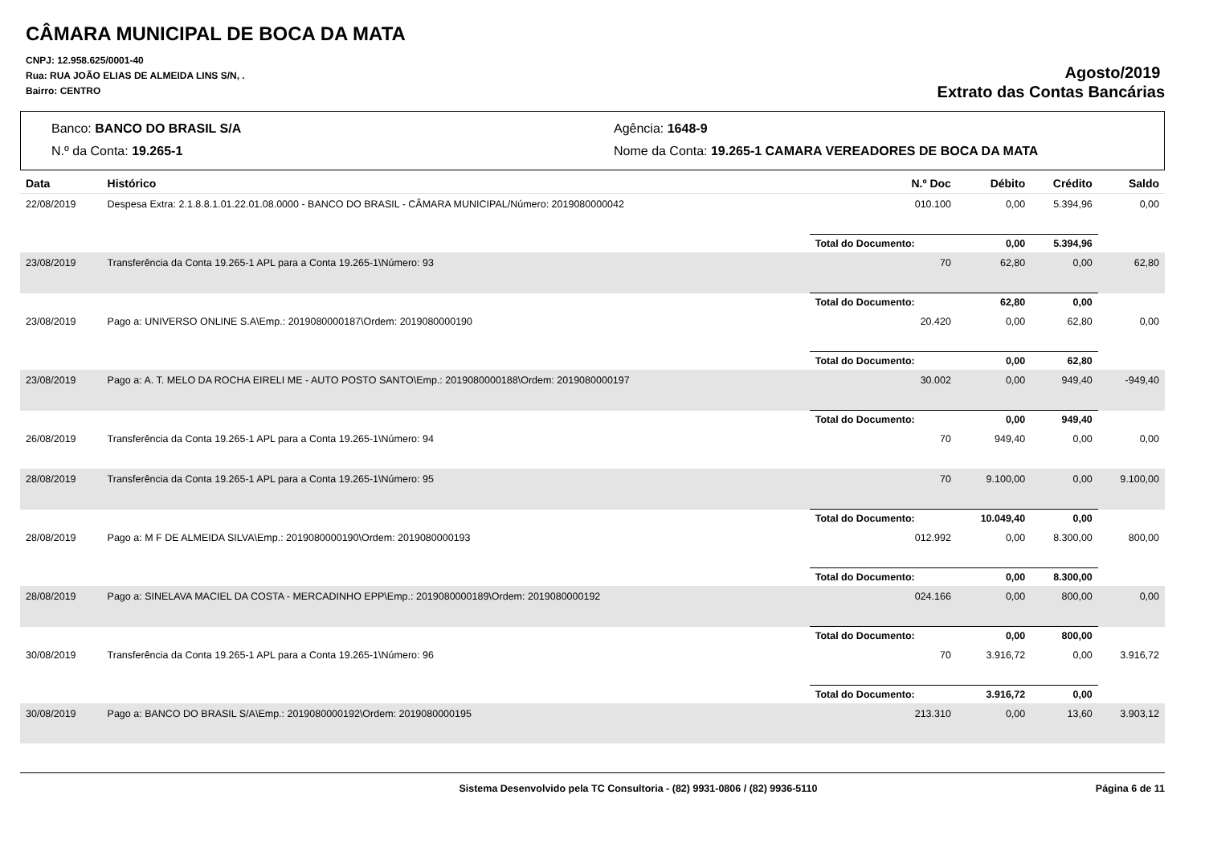CÂMARA MUNICIPAL DE BOCA DA MATA
CNPJ: 12.958.625/0001-40
Rua: RUA JOÃO ELIAS DE ALMEIDA LINS S/N, .
Bairro: CENTRO
Agosto/2019
Extrato das Contas Bancárias
Banco: BANCO DO BRASIL S/A
Agência: 1648-9
N.º da Conta: 19.265-1
Nome da Conta: 19.265-1 CAMARA VEREADORES DE BOCA DA MATA
| Data | Histórico | N.º Doc | Débito | Crédito | Saldo |
| --- | --- | --- | --- | --- | --- |
| 22/08/2019 | Despesa Extra: 2.1.8.8.1.01.22.01.08.0000 - BANCO DO BRASIL - CÂMARA MUNICIPAL/Número: 2019080000042 | 010.100 | 0,00 | 5.394,96 | 0,00 |
| | | Total do Documento: | 0,00 | 5.394,96 | |
| 23/08/2019 | Transferência da Conta 19.265-1 APL para a Conta 19.265-1\Número: 93 | 70 | 62,80 | 0,00 | 62,80 |
| | | Total do Documento: | 62,80 | 0,00 | |
| 23/08/2019 | Pago a: UNIVERSO ONLINE S.A\Emp.: 2019080000187\Ordem: 2019080000190 | 20.420 | 0,00 | 62,80 | 0,00 |
| | | Total do Documento: | 0,00 | 62,80 | |
| 23/08/2019 | Pago a: A. T. MELO DA ROCHA EIRELI ME - AUTO POSTO SANTO\Emp.: 2019080000188\Ordem: 2019080000197 | 30.002 | 0,00 | 949,40 | -949,40 |
| | | Total do Documento: | 0,00 | 949,40 | |
| 26/08/2019 | Transferência da Conta 19.265-1 APL para a Conta 19.265-1\Número: 94 | 70 | 949,40 | 0,00 | 0,00 |
| 28/08/2019 | Transferência da Conta 19.265-1 APL para a Conta 19.265-1\Número: 95 | 70 | 9.100,00 | 0,00 | 9.100,00 |
| | | Total do Documento: | 10.049,40 | 0,00 | |
| 28/08/2019 | Pago a: M F DE ALMEIDA SILVA\Emp.: 2019080000190\Ordem: 2019080000193 | 012.992 | 0,00 | 8.300,00 | 800,00 |
| | | Total do Documento: | 0,00 | 8.300,00 | |
| 28/08/2019 | Pago a: SINELAVA MACIEL DA COSTA - MERCADINHO EPP\Emp.: 2019080000189\Ordem: 2019080000192 | 024.166 | 0,00 | 800,00 | 0,00 |
| | | Total do Documento: | 0,00 | 800,00 | |
| 30/08/2019 | Transferência da Conta 19.265-1 APL para a Conta 19.265-1\Número: 96 | 70 | 3.916,72 | 0,00 | 3.916,72 |
| | | Total do Documento: | 3.916,72 | 0,00 | |
| 30/08/2019 | Pago a: BANCO DO BRASIL S/A\Emp.: 2019080000192\Ordem: 2019080000195 | 213.310 | 0,00 | 13,60 | 3.903,12 |
Sistema Desenvolvido pela TC Consultoria - (82) 9931-0806 / (82) 9936-5110 Página 6 de 11